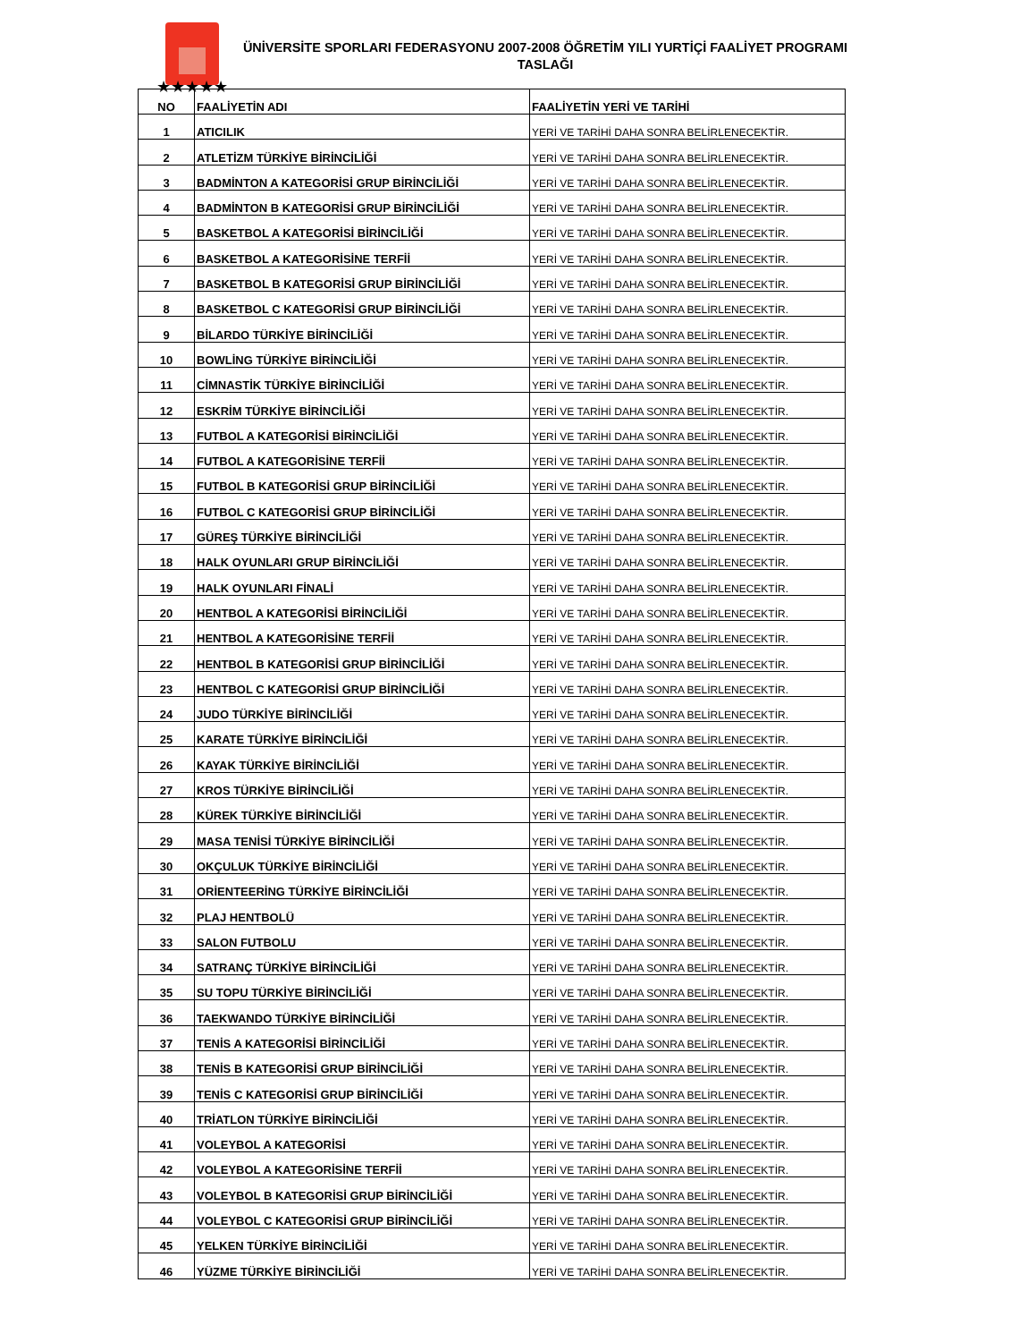★★★★★
ÜNİVERSİTE SPORLARI FEDERASYONU 2007-2008 ÖĞRETİM YILI YURTİÇİ FAALİYET PROGRAMI TASLAĞI
| NO | FAALİYETİN ADI | FAALİYETİN YERİ VE TARİHİ |
| --- | --- | --- |
| 1 | ATICILIK | YERİ VE TARİHİ DAHA SONRA BELİRLENECEKTİR. |
| 2 | ATLETİZM TÜRKİYE BİRİNCİLİĞİ | YERİ VE TARİHİ DAHA SONRA BELİRLENECEKTİR. |
| 3 | BADMİNTON A KATEGORİSİ GRUP BİRİNCİLİĞİ | YERİ VE TARİHİ DAHA SONRA BELİRLENECEKTİR. |
| 4 | BADMİNTON B KATEGORİSİ GRUP BİRİNCİLİĞİ | YERİ VE TARİHİ DAHA SONRA BELİRLENECEKTİR. |
| 5 | BASKETBOL A KATEGORİSİ BİRİNCİLİĞİ | YERİ VE TARİHİ DAHA SONRA BELİRLENECEKTİR. |
| 6 | BASKETBOL A KATEGORİSİNE TERFİİ | YERİ VE TARİHİ DAHA SONRA BELİRLENECEKTİR. |
| 7 | BASKETBOL B KATEGORİSİ GRUP BİRİNCİLİĞİ | YERİ VE TARİHİ DAHA SONRA BELİRLENECEKTİR. |
| 8 | BASKETBOL C KATEGORİSİ GRUP BİRİNCİLİĞİ | YERİ VE TARİHİ DAHA SONRA BELİRLENECEKTİR. |
| 9 | BİLARDO TÜRKİYE BİRİNCİLİĞİ | YERİ VE TARİHİ DAHA SONRA BELİRLENECEKTİR. |
| 10 | BOWLİNG TÜRKİYE BİRİNCİLİĞİ | YERİ VE TARİHİ DAHA SONRA BELİRLENECEKTİR. |
| 11 | CİMNASTİK TÜRKİYE BİRİNCİLİĞİ | YERİ VE TARİHİ DAHA SONRA BELİRLENECEKTİR. |
| 12 | ESKRİM TÜRKİYE BİRİNCİLİĞİ | YERİ VE TARİHİ DAHA SONRA BELİRLENECEKTİR. |
| 13 | FUTBOL A KATEGORİSİ BİRİNCİLİĞİ | YERİ VE TARİHİ DAHA SONRA BELİRLENECEKTİR. |
| 14 | FUTBOL A KATEGORİSİNE TERFİİ | YERİ VE TARİHİ DAHA SONRA BELİRLENECEKTİR. |
| 15 | FUTBOL B KATEGORİSİ GRUP BİRİNCİLİĞİ | YERİ VE TARİHİ DAHA SONRA BELİRLENECEKTİR. |
| 16 | FUTBOL C KATEGORİSİ GRUP BİRİNCİLİĞİ | YERİ VE TARİHİ DAHA SONRA BELİRLENECEKTİR. |
| 17 | GÜREŞ TÜRKİYE BİRİNCİLİĞİ | YERİ VE TARİHİ DAHA SONRA BELİRLENECEKTİR. |
| 18 | HALK OYUNLARI GRUP BİRİNCİLİĞİ | YERİ VE TARİHİ DAHA SONRA BELİRLENECEKTİR. |
| 19 | HALK OYUNLARI FİNALİ | YERİ VE TARİHİ DAHA SONRA BELİRLENECEKTİR. |
| 20 | HENTBOL A KATEGORİSİ BİRİNCİLİĞİ | YERİ VE TARİHİ DAHA SONRA BELİRLENECEKTİR. |
| 21 | HENTBOL A KATEGORİSİNE TERFİİ | YERİ VE TARİHİ DAHA SONRA BELİRLENECEKTİR. |
| 22 | HENTBOL B KATEGORİSİ GRUP BİRİNCİLİĞİ | YERİ VE TARİHİ DAHA SONRA BELİRLENECEKTİR. |
| 23 | HENTBOL C KATEGORİSİ GRUP BİRİNCİLİĞİ | YERİ VE TARİHİ DAHA SONRA BELİRLENECEKTİR. |
| 24 | JUDO TÜRKİYE BİRİNCİLİĞİ | YERİ VE TARİHİ DAHA SONRA BELİRLENECEKTİR. |
| 25 | KARATE TÜRKİYE BİRİNCİLİĞİ | YERİ VE TARİHİ DAHA SONRA BELİRLENECEKTİR. |
| 26 | KAYAK TÜRKİYE BİRİNCİLİĞİ | YERİ VE TARİHİ DAHA SONRA BELİRLENECEKTİR. |
| 27 | KROS TÜRKİYE BİRİNCİLİĞİ | YERİ VE TARİHİ DAHA SONRA BELİRLENECEKTİR. |
| 28 | KÜREK TÜRKİYE BİRİNCİLİĞİ | YERİ VE TARİHİ DAHA SONRA BELİRLENECEKTİR. |
| 29 | MASA TENİSİ TÜRKİYE BİRİNCİLİĞİ | YERİ VE TARİHİ DAHA SONRA BELİRLENECEKTİR. |
| 30 | OKÇULUK TÜRKİYE BİRİNCİLİĞİ | YERİ VE TARİHİ DAHA SONRA BELİRLENECEKTİR. |
| 31 | ORİENTEERİNG TÜRKİYE BİRİNCİLİĞİ | YERİ VE TARİHİ DAHA SONRA BELİRLENECEKTİR. |
| 32 | PLAJ HENTBOLÜ | YERİ VE TARİHİ DAHA SONRA BELİRLENECEKTİR. |
| 33 | SALON FUTBOLU | YERİ VE TARİHİ DAHA SONRA BELİRLENECEKTİR. |
| 34 | SATRANÇ TÜRKİYE BİRİNCİLİĞİ | YERİ VE TARİHİ DAHA SONRA BELİRLENECEKTİR. |
| 35 | SU TOPU TÜRKİYE BİRİNCİLİĞİ | YERİ VE TARİHİ DAHA SONRA BELİRLENECEKTİR. |
| 36 | TAEKWANDO TÜRKİYE BİRİNCİLİĞİ | YERİ VE TARİHİ DAHA SONRA BELİRLENECEKTİR. |
| 37 | TENİS A KATEGORİSİ BİRİNCİLİĞİ | YERİ VE TARİHİ DAHA SONRA BELİRLENECEKTİR. |
| 38 | TENİS B KATEGORİSİ GRUP BİRİNCİLİĞİ | YERİ VE TARİHİ DAHA SONRA BELİRLENECEKTİR. |
| 39 | TENİS C KATEGORİSİ GRUP BİRİNCİLİĞİ | YERİ VE TARİHİ DAHA SONRA BELİRLENECEKTİR. |
| 40 | TRİATLON TÜRKİYE BİRİNCİLİĞİ | YERİ VE TARİHİ DAHA SONRA BELİRLENECEKTİR. |
| 41 | VOLEYBOL A KATEGORİSİ | YERİ VE TARİHİ DAHA SONRA BELİRLENECEKTİR. |
| 42 | VOLEYBOL A KATEGORİSİNE TERFİİ | YERİ VE TARİHİ DAHA SONRA BELİRLENECEKTİR. |
| 43 | VOLEYBOL B KATEGORİSİ GRUP BİRİNCİLİĞİ | YERİ VE TARİHİ DAHA SONRA BELİRLENECEKTİR. |
| 44 | VOLEYBOL C KATEGORİSİ GRUP BİRİNCİLİĞİ | YERİ VE TARİHİ DAHA SONRA BELİRLENECEKTİR. |
| 45 | YELKEN TÜRKİYE BİRİNCİLİĞİ | YERİ VE TARİHİ DAHA SONRA BELİRLENECEKTİR. |
| 46 | YÜZME TÜRKİYE BİRİNCİLİĞİ | YERİ VE TARİHİ DAHA SONRA BELİRLENECEKTİR. |